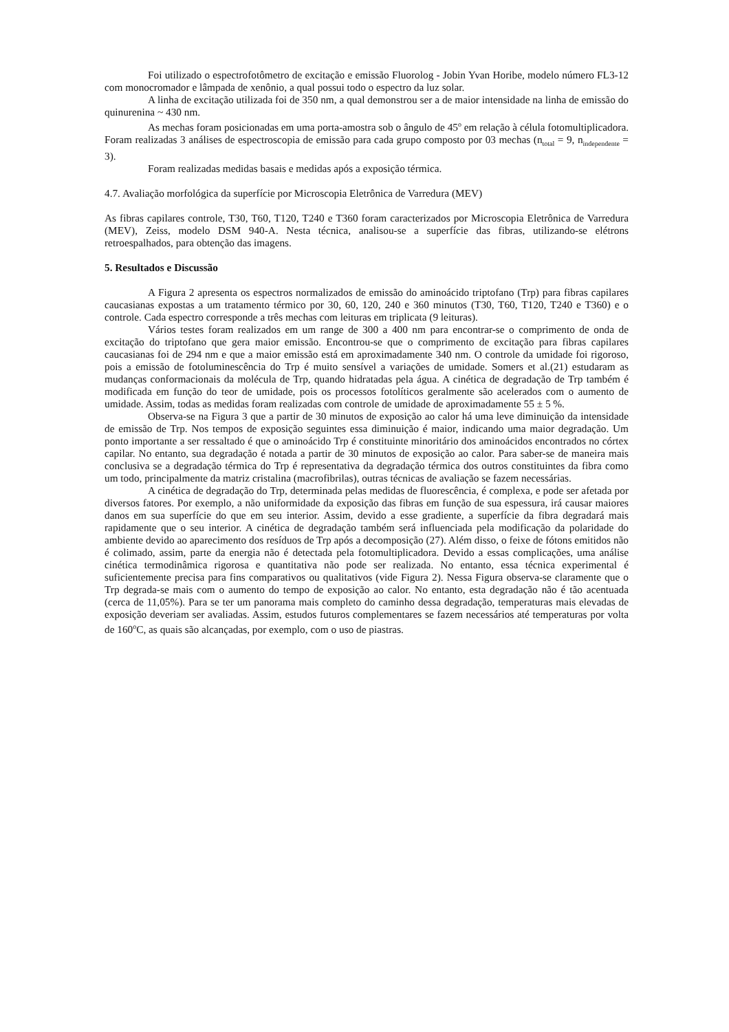Foi utilizado o espectrofotômetro de excitação e emissão Fluorolog - Jobin Yvan Horibe, modelo número FL3-12 com monocromador e lâmpada de xenônio, a qual possui todo o espectro da luz solar.
A linha de excitação utilizada foi de 350 nm, a qual demonstrou ser a de maior intensidade na linha de emissão do quinurenina ~ 430 nm.
As mechas foram posicionadas em uma porta-amostra sob o ângulo de 45<sup>o</sup> em relação à célula fotomultiplicadora. Foram realizadas 3 análises de espectroscopia de emissão para cada grupo composto por 03 mechas (n<sub>total</sub> = 9, n<sub>independente</sub> = 3).
Foram realizadas medidas basais e medidas após a exposição térmica.
4.7. Avaliação morfológica da superfície por Microscopia Eletrônica de Varredura (MEV)
As fibras capilares controle, T30, T60, T120, T240 e T360 foram caracterizados por Microscopia Eletrônica de Varredura (MEV), Zeiss, modelo DSM 940-A. Nesta técnica, analisou-se a superfície das fibras, utilizando-se elétrons retroespalhados, para obtenção das imagens.
5. Resultados e Discussão
A Figura 2 apresenta os espectros normalizados de emissão do aminoácido triptofano (Trp) para fibras capilares caucasianas expostas a um tratamento térmico por 30, 60, 120, 240 e 360 minutos (T30, T60, T120, T240 e T360) e o controle. Cada espectro corresponde a três mechas com leituras em triplicata (9 leituras).
Vários testes foram realizados em um range de 300 a 400 nm para encontrar-se o comprimento de onda de excitação do triptofano que gera maior emissão. Encontrou-se que o comprimento de excitação para fibras capilares caucasianas foi de 294 nm e que a maior emissão está em aproximadamente 340 nm. O controle da umidade foi rigoroso, pois a emissão de fotoluminescência do Trp é muito sensível a variações de umidade. Somers et al.(21) estudaram as mudanças conformacionais da molécula de Trp, quando hidratadas pela água. A cinética de degradação de Trp também é modificada em função do teor de umidade, pois os processos fotolíticos geralmente são acelerados com o aumento de umidade. Assim, todas as medidas foram realizadas com controle de umidade de aproximadamente 55 ± 5 %.
Observa-se na Figura 3 que a partir de 30 minutos de exposição ao calor há uma leve diminuição da intensidade de emissão de Trp. Nos tempos de exposição seguintes essa diminuição é maior, indicando uma maior degradação. Um ponto importante a ser ressaltado é que o aminoácido Trp é constituinte minoritário dos aminoácidos encontrados no córtex capilar. No entanto, sua degradação é notada a partir de 30 minutos de exposição ao calor. Para saber-se de maneira mais conclusiva se a degradação térmica do Trp é representativa da degradação térmica dos outros constituintes da fibra como um todo, principalmente da matriz cristalina (macrofibrilas), outras técnicas de avaliação se fazem necessárias.
A cinética de degradação do Trp, determinada pelas medidas de fluorescência, é complexa, e pode ser afetada por diversos fatores. Por exemplo, a não uniformidade da exposição das fibras em função de sua espessura, irá causar maiores danos em sua superfície do que em seu interior. Assim, devido a esse gradiente, a superfície da fibra degradará mais rapidamente que o seu interior. A cinética de degradação também será influenciada pela modificação da polaridade do ambiente devido ao aparecimento dos resíduos de Trp após a decomposição (27). Além disso, o feixe de fótons emitidos não é colimado, assim, parte da energia não é detectada pela fotomultiplicadora. Devido a essas complicações, uma análise cinética termodinâmica rigorosa e quantitativa não pode ser realizada. No entanto, essa técnica experimental é suficientemente precisa para fins comparativos ou qualitativos (vide Figura 2). Nessa Figura observa-se claramente que o Trp degrada-se mais com o aumento do tempo de exposição ao calor. No entanto, esta degradação não é tão acentuada (cerca de 11,05%). Para se ter um panorama mais completo do caminho dessa degradação, temperaturas mais elevadas de exposição deveriam ser avaliadas. Assim, estudos futuros complementares se fazem necessários até temperaturas por volta de 160<sup>o</sup>C, as quais são alcançadas, por exemplo, com o uso de piastras.